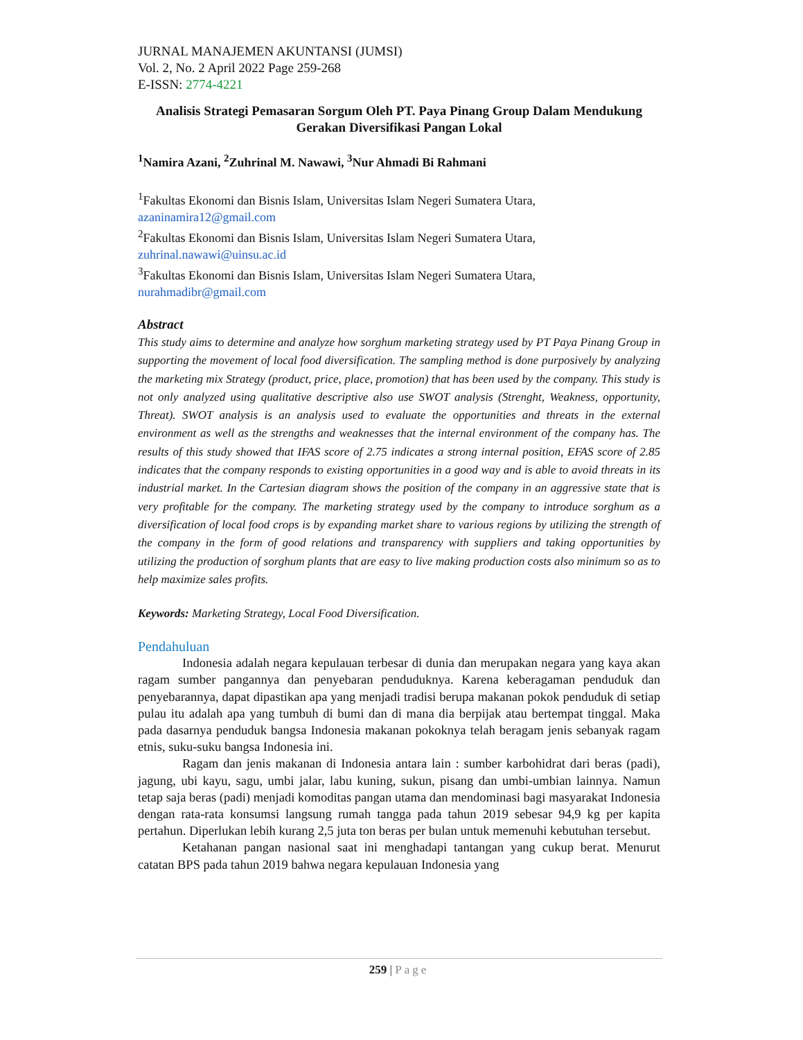JURNAL MANAJEMEN AKUNTANSI (JUMSI)
Vol. 2, No. 2 April 2022 Page 259-268
E-ISSN: 2774-4221
Analisis Strategi Pemasaran Sorgum Oleh PT. Paya Pinang Group Dalam Mendukung Gerakan Diversifikasi Pangan Lokal
<sup>1</sup> Namira Azani, <sup>2</sup>Zuhrinal M. Nawawi, <sup>3</sup>Nur Ahmadi Bi Rahmani
<sup>1</sup> Fakultas Ekonomi dan Bisnis Islam, Universitas Islam Negeri Sumatera Utara,
azaninamira12@gmail.com
<sup>2</sup> Fakultas Ekonomi dan Bisnis Islam, Universitas Islam Negeri Sumatera Utara,
zuhrinal.nawawi@uinsu.ac.id
<sup>3</sup> Fakultas Ekonomi dan Bisnis Islam, Universitas Islam Negeri Sumatera Utara,
nurahmadibr@gmail.com
Abstract
This study aims to determine and analyze how sorghum marketing strategy used by PT Paya Pinang Group in supporting the movement of local food diversification. The sampling method is done purposively by analyzing the marketing mix Strategy (product, price, place, promotion) that has been used by the company. This study is not only analyzed using qualitative descriptive also use SWOT analysis (Strenght, Weakness, opportunity, Threat). SWOT analysis is an analysis used to evaluate the opportunities and threats in the external environment as well as the strengths and weaknesses that the internal environment of the company has. The results of this study showed that IFAS score of 2.75 indicates a strong internal position, EFAS score of 2.85 indicates that the company responds to existing opportunities in a good way and is able to avoid threats in its industrial market. In the Cartesian diagram shows the position of the company in an aggressive state that is very profitable for the company. The marketing strategy used by the company to introduce sorghum as a diversification of local food crops is by expanding market share to various regions by utilizing the strength of the company in the form of good relations and transparency with suppliers and taking opportunities by utilizing the production of sorghum plants that are easy to live making production costs also minimum so as to help maximize sales profits.
Keywords: Marketing Strategy, Local Food Diversification.
Pendahuluan
Indonesia adalah negara kepulauan terbesar di dunia dan merupakan negara yang kaya akan ragam sumber pangannya dan penyebaran penduduknya. Karena keberagaman penduduk dan penyebarannya, dapat dipastikan apa yang menjadi tradisi berupa makanan pokok penduduk di setiap pulau itu adalah apa yang tumbuh di bumi dan di mana dia berpijak atau bertempat tinggal. Maka pada dasarnya penduduk bangsa Indonesia makanan pokoknya telah beragam jenis sebanyak ragam etnis, suku-suku bangsa Indonesia ini.
Ragam dan jenis makanan di Indonesia antara lain : sumber karbohidrat dari beras (padi), jagung, ubi kayu, sagu, umbi jalar, labu kuning, sukun, pisang dan umbi-umbian lainnya. Namun tetap saja beras (padi) menjadi komoditas pangan utama dan mendominasi bagi masyarakat Indonesia dengan rata-rata konsumsi langsung rumah tangga pada tahun 2019 sebesar 94,9 kg per kapita pertahun. Diperlukan lebih kurang 2,5 juta ton beras per bulan untuk memenuhi kebutuhan tersebut.
Ketahanan pangan nasional saat ini menghadapi tantangan yang cukup berat. Menurut catatan BPS pada tahun 2019 bahwa negara kepulauan Indonesia yang
259 | Page